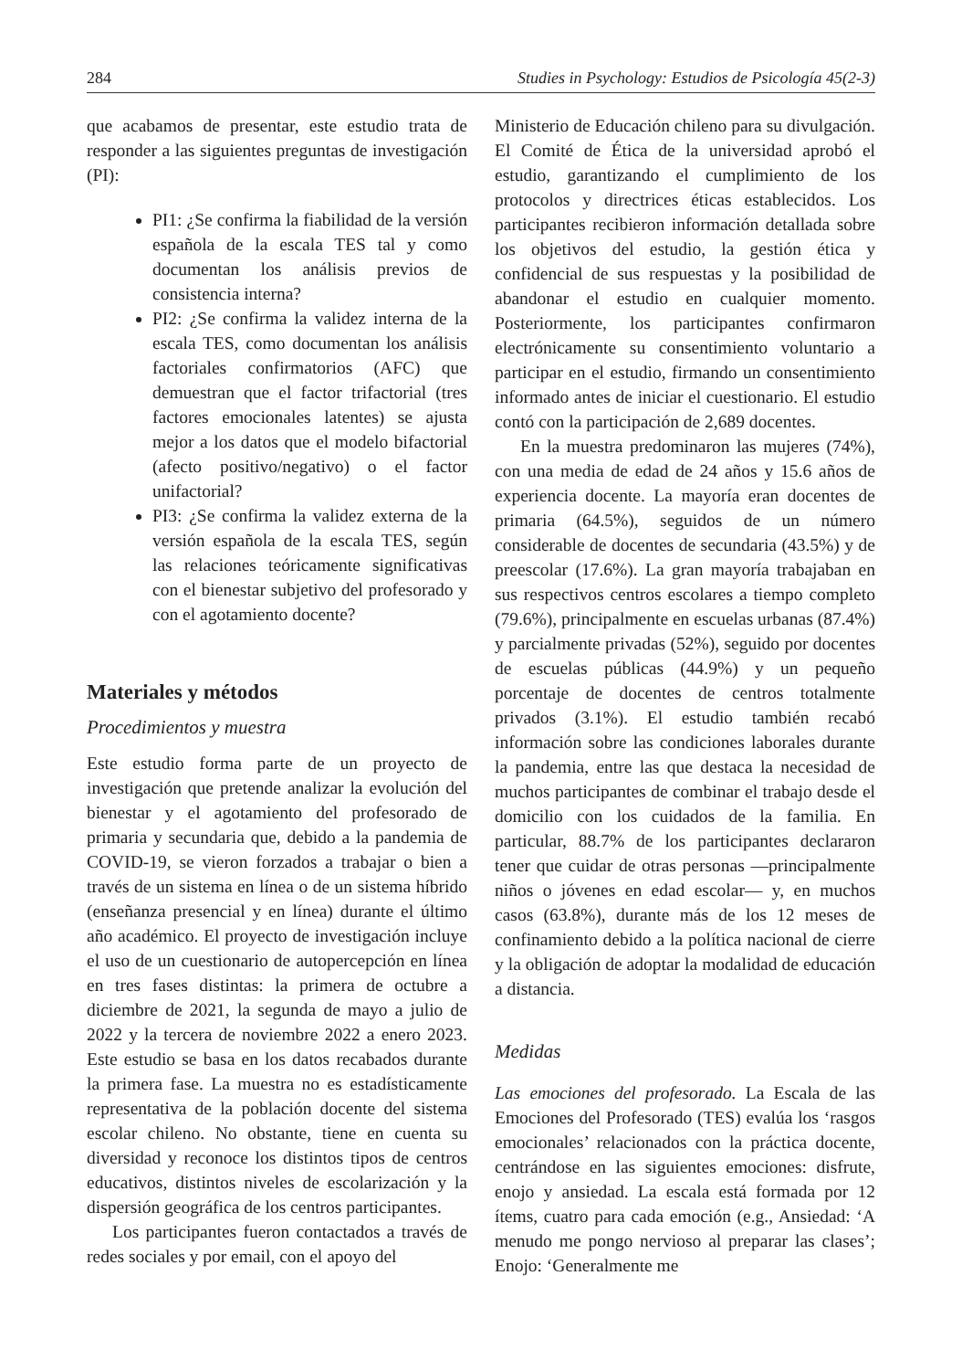284 Studies in Psychology: Estudios de Psicología 45(2-3)
que acabamos de presentar, este estudio trata de responder a las siguientes preguntas de investigación (PI):
PI1: ¿Se confirma la fiabilidad de la versión española de la escala TES tal y como documentan los análisis previos de consistencia interna?
PI2: ¿Se confirma la validez interna de la escala TES, como documentan los análisis factoriales confirmatorios (AFC) que demuestran que el factor trifactorial (tres factores emocionales latentes) se ajusta mejor a los datos que el modelo bifactorial (afecto positivo/negativo) o el factor unifactorial?
PI3: ¿Se confirma la validez externa de la versión española de la escala TES, según las relaciones teóricamente significativas con el bienestar subjetivo del profesorado y con el agotamiento docente?
Materiales y métodos
Procedimientos y muestra
Este estudio forma parte de un proyecto de investigación que pretende analizar la evolución del bienestar y el agotamiento del profesorado de primaria y secundaria que, debido a la pandemia de COVID-19, se vieron forzados a trabajar o bien a través de un sistema en línea o de un sistema híbrido (enseñanza presencial y en línea) durante el último año académico. El proyecto de investigación incluye el uso de un cuestionario de autopercepción en línea en tres fases distintas: la primera de octubre a diciembre de 2021, la segunda de mayo a julio de 2022 y la tercera de noviembre 2022 a enero 2023. Este estudio se basa en los datos recabados durante la primera fase. La muestra no es estadísticamente representativa de la población docente del sistema escolar chileno. No obstante, tiene en cuenta su diversidad y reconoce los distintos tipos de centros educativos, distintos niveles de escolarización y la dispersión geográfica de los centros participantes.
Los participantes fueron contactados a través de redes sociales y por email, con el apoyo del
Ministerio de Educación chileno para su divulgación. El Comité de Ética de la universidad aprobó el estudio, garantizando el cumplimiento de los protocolos y directrices éticas establecidos. Los participantes recibieron información detallada sobre los objetivos del estudio, la gestión ética y confidencial de sus respuestas y la posibilidad de abandonar el estudio en cualquier momento. Posteriormente, los participantes confirmaron electrónicamente su consentimiento voluntario a participar en el estudio, firmando un consentimiento informado antes de iniciar el cuestionario. El estudio contó con la participación de 2,689 docentes.
En la muestra predominaron las mujeres (74%), con una media de edad de 24 años y 15.6 años de experiencia docente. La mayoría eran docentes de primaria (64.5%), seguidos de un número considerable de docentes de secundaria (43.5%) y de preescolar (17.6%). La gran mayoría trabajaban en sus respectivos centros escolares a tiempo completo (79.6%), principalmente en escuelas urbanas (87.4%) y parcialmente privadas (52%), seguido por docentes de escuelas públicas (44.9%) y un pequeño porcentaje de docentes de centros totalmente privados (3.1%). El estudio también recabó información sobre las condiciones laborales durante la pandemia, entre las que destaca la necesidad de muchos participantes de combinar el trabajo desde el domicilio con los cuidados de la familia. En particular, 88.7% de los participantes declararon tener que cuidar de otras personas —principalmente niños o jóvenes en edad escolar— y, en muchos casos (63.8%), durante más de los 12 meses de confinamiento debido a la política nacional de cierre y la obligación de adoptar la modalidad de educación a distancia.
Medidas
Las emociones del profesorado. La Escala de las Emociones del Profesorado (TES) evalúa los ‘rasgos emocionales’ relacionados con la práctica docente, centrándose en las siguientes emociones: disfrute, enojo y ansiedad. La escala está formada por 12 ítems, cuatro para cada emoción (e.g., Ansiedad: ‘A menudo me pongo nervioso al preparar las clases’; Enojo: ‘Generalmente me